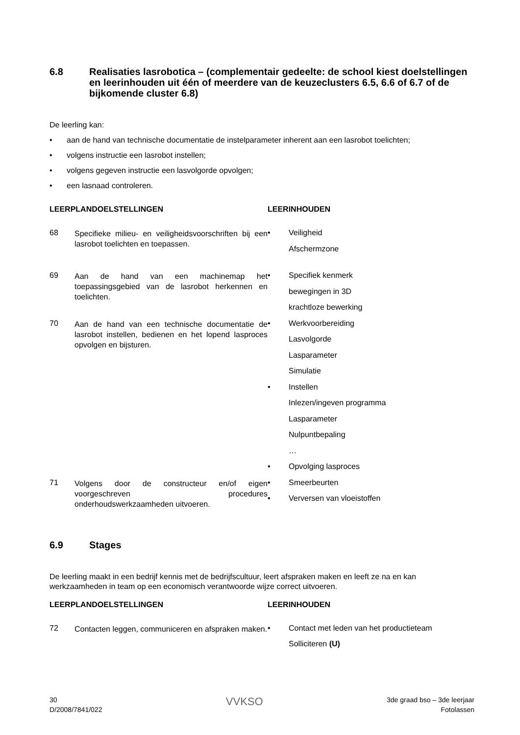6.8 Realisaties lasrobotica – (complementair gedeelte: de school kiest doelstellingen en leerinhouden uit één of meerdere van de keuzeclusters 6.5, 6.6 of 6.7 of de bijkomende cluster 6.8)
De leerling kan:
• aan de hand van technische documentatie de instelparameter inherent aan een lasrobot toelichten;
• volgens instructie een lasrobot instellen;
• volgens gegeven instructie een lasvolgorde opvolgen;
• een lasnaad controleren.
LEERPLANDOELSTELLINGEN LEERINHOUDEN
68 Specifieke milieu- en veiligheidsvoorschriften bij een lasrobot toelichten en toepassen.
• Veiligheid
Afschermzone
69 Aan de hand van een machinemap het toepassingsgebied van de lasrobot herkennen en toelichten.
• Specifiek kenmerk
bewegingen in 3D
krachtloze bewerking
70 Aan de hand van een technische documentatie de lasrobot instellen, bedienen en het lopend lasproces opvolgen en bijsturen.
• Werkvoorbereiding
Lasvolgorde
Lasparameter
Simulatie
• Instellen
Inlezen/ingeven programma
Lasparameter
Nulpuntbepaling
…
• Opvolging lasproces
71 Volgens door de constructeur en/of eigen voorgeschreven procedures onderhoudswerkzaamheden uitvoeren.
• Smeerbeurten
• Verversen van vloeistoffen
6.9 Stages
De leerling maakt in een bedrijf kennis met de bedrijfscultuur, leert afspraken maken en leeft ze na en kan werkzaamheden in team op een economisch verantwoorde wijze correct uitvoeren.
LEERPLANDOELSTELLINGEN LEERINHOUDEN
72 Contacten leggen, communiceren en afspraken maken.
• Contact met leden van het productieteam
Solliciteren (U)
30
D/2008/7841/022
VVKSO
3de graad bso – 3de leerjaar
Fotolassen